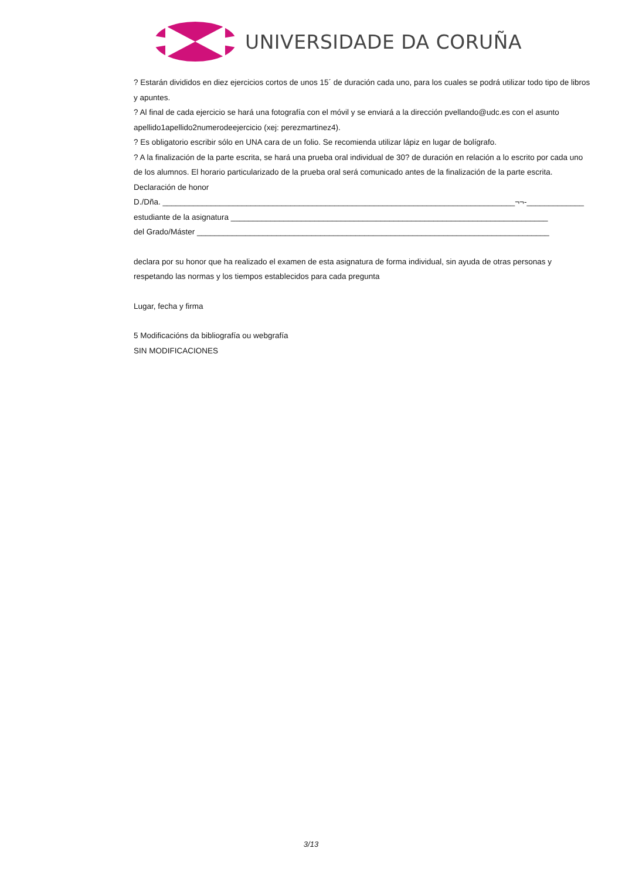UNIVERSIDADE DA CORUÑA
? Estarán divididos en diez ejercicios cortos de unos 15´ de duración cada uno, para los cuales se podrá utilizar todo tipo de libros y apuntes.
? Al final de cada ejercicio se hará una fotografía con el móvil y se enviará a la dirección pvellando@udc.es con el asunto apellido1apellido2numerodeejercicio (xej: perezmartinez4).
? Es obligatorio escribir sólo en UNA cara de un folio. Se recomienda utilizar lápiz en lugar de bolígrafo.
? A la finalización de la parte escrita, se hará una prueba oral individual de 30? de duración en relación a lo escrito por cada uno de los alumnos. El horario particularizado de la prueba oral será comunicado antes de la finalización de la parte escrita.
Declaración de honor
D./Dña. ________________________________________________________________________________¬¬-_____________
estudiante de la asignatura ________________________________________________________________________
del Grado/Máster ________________________________________________________________________________
declara por su honor que ha realizado el examen de esta asignatura de forma individual, sin ayuda de otras personas y respetando las normas y los tiempos establecidos para cada pregunta
Lugar, fecha y firma
5 Modificacións da bibliografía ou webgrafía
SIN MODIFICACIONES
3/13